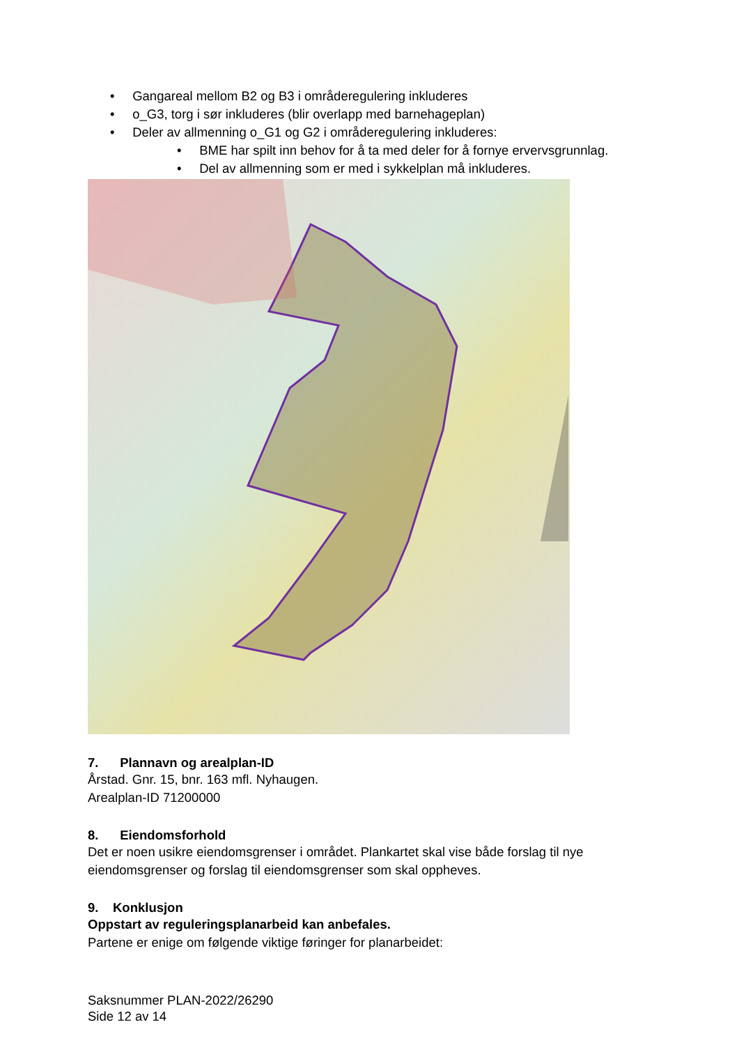• Gangareal mellom B2 og B3 i områderegulering inkluderes
• o_G3, torg i sør inkluderes (blir overlapp med barnehageplan)
• Deler av allmenning o_G1 og G2 i områderegulering inkluderes:
• BME har spilt inn behov for å ta med deler for å fornye ervervsgrunnlag.
• Del av allmenning som er med i sykkelplan må inkluderes.
7. Plannavn og arealplan-ID
Årstad. Gnr. 15, bnr. 163 mfl. Nyhaugen.
Arealplan-ID 71200000
8. Eiendomsforhold
Det er noen usikre eiendomsgrenser i området. Plankartet skal vise både forslag til nye eiendomsgrenser og forslag til eiendomsgrenser som skal oppheves.
9. Konklusjon
Oppstart av reguleringsplanarbeid kan anbefales.
Partene er enige om følgende viktige føringer for planarbeidet:
Saksnummer PLAN-2022/26290
Side 12 av 14